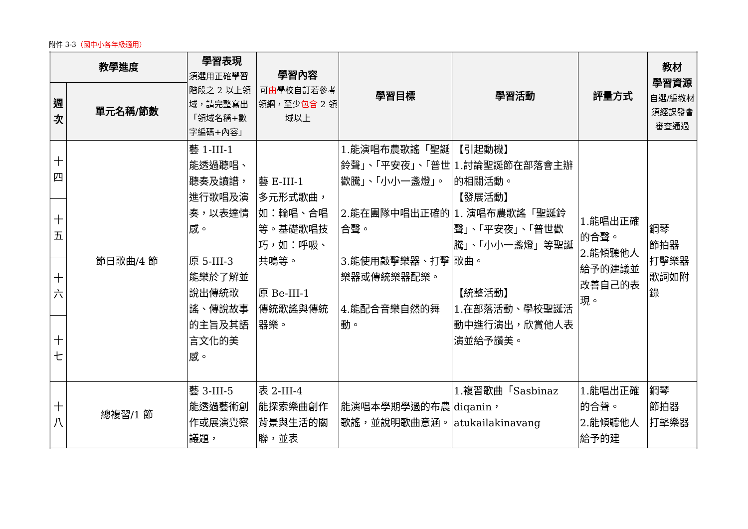附件 3-3（國中小各年級適用）
| 教學進度 | | 學習表現 須選用正確學習階段之 2 以上領域，請完整寫出「領域名稱+數字編碼+內容」 | 學習內容 可 由 學校自訂若參考領綱，至少 包含 2 領域以上 | 學習目標 | 學習活動 | 評量方式 | 教材 學習資源 自選/編教材須經課發會審查通過 |
| --- | --- | --- | --- | --- | --- | --- | --- |
| 週次 | 單元名稱/節數 | | | | | | |
| 十四 | 節日歌曲/4 節 | 藝 1-III-1 能透過聽唱、聽奏及讀譜，進行歌唱及演奏，以表達情感。 原 5-III-3 能樂於了解並說出傳統歌謠、傳說故事的主旨及其語言文化的美感。 | 藝 E-III-1 多元形式歌曲，如：輪唱、合唱等。基礎歌唱技巧，如：呼吸、共鳴等。 原 Be-III-1 傳統歌謠與傳統器樂。 | 1.能演唱布農歌謠「聖誕鈴聲」、「平安夜」、「普世歡騰」、「小小一盞燈」。 2.能在團隊中唱出正確的合聲。 3.能使用敲擊樂器、打擊樂器或傳統樂器配樂。 4.能配合音樂自然的舞動。 | 【引起動機】 1.討論聖誕節在部落會主辦的相關活動。 【發展活動】 1. 演唱布農歌謠「聖誕鈴聲」、「平安夜」、「普世歡騰」、「小小一盞燈」等聖誕歌曲。 【統整活動】 1.在部落活動、學校聖誕活動中進行演出，欣賞他人表演並給予讚美。 | 1.能唱出正確的合聲。 2.能傾聽他人給予的建議並改善自己的表現。 | 鋼琴 節拍器 打擊樂器 歌詞如附錄 |
| 十五 | | | | | | | |
| 十六 | | | | | | | |
| 十七 | | | | | | | |
| 十八 | 總複習/1 節 | 藝 3-III-5 能透過藝術創作或展演覺察議題， | 表 2-III-4 能探索樂曲創作背景與生活的關聯，並表 | 能演唱本學期學過的布農歌謠，並說明歌曲意涵。 | 1.複習歌曲「Sasbinaz diqanin，atukailakinavang | 1.能唱出正確的合聲。 2.能傾聽他人給予的建 | 鋼琴 節拍器 打擊樂器 |